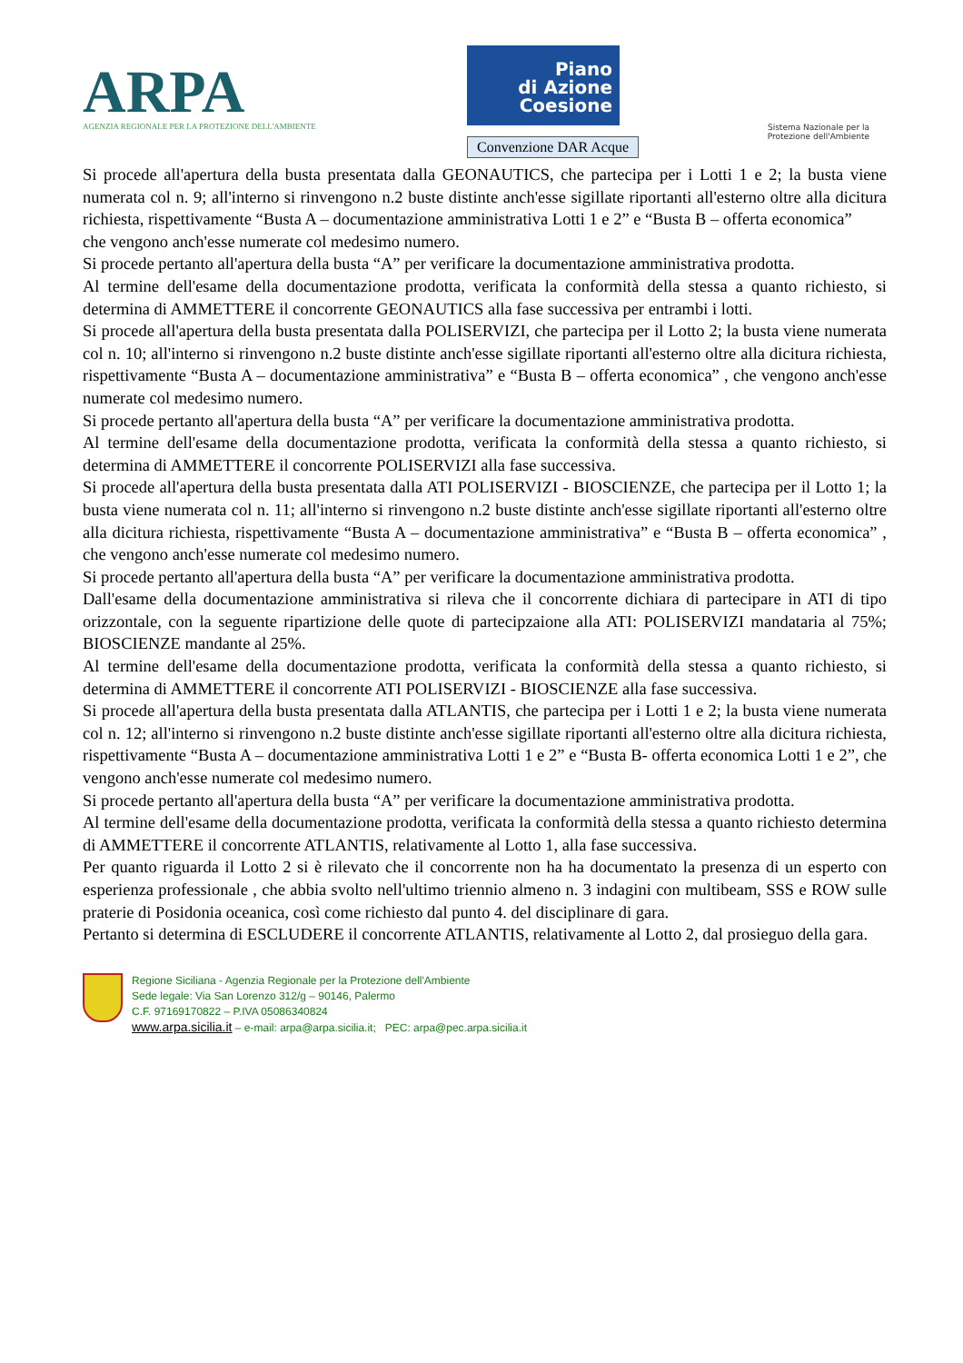ARPA
AGENZIA REGIONALE PER LA PROTEZIONE DELL'AMBIENTE
Piano
di Azione
Coesione
Convenzione DAR Acque
Sistema Nazionale per la Protezione dell'Ambiente
Si procede all'apertura della busta presentata dalla GEONAUTICS, che partecipa per i Lotti 1 e 2; la busta viene numerata col n. 9; all'interno si rinvengono n.2 buste distinte anch'esse sigillate riportanti all'esterno oltre alla dicitura richiesta, rispettivamente “Busta A – documentazione amministrativa Lotti 1 e 2” e “Busta B – offerta economica”
che vengono anch'esse numerate col medesimo numero.
Si procede pertanto all'apertura della busta “A” per verificare la documentazione amministrativa prodotta.
Al termine dell'esame della documentazione prodotta, verificata la conformità della stessa a quanto richiesto, si determina di AMMETTERE il concorrente GEONAUTICS alla fase successiva per entrambi i lotti.
Si procede all'apertura della busta presentata dalla POLISERVIZI, che partecipa per il Lotto 2; la busta viene numerata col n. 10; all'interno si rinvengono n.2 buste distinte anch'esse sigillate riportanti all'esterno oltre alla dicitura richiesta, rispettivamente “Busta A – documentazione amministrativa” e “Busta B – offerta economica” , che vengono anch'esse numerate col medesimo numero.
Si procede pertanto all'apertura della busta “A” per verificare la documentazione amministrativa prodotta.
Al termine dell'esame della documentazione prodotta, verificata la conformità della stessa a quanto richiesto, si determina di AMMETTERE il concorrente POLISERVIZI alla fase successiva.
Si procede all'apertura della busta presentata dalla ATI POLISERVIZI - BIOSCIENZE, che partecipa per il Lotto 1; la busta viene numerata col n. 11; all'interno si rinvengono n.2 buste distinte anch'esse sigillate riportanti all'esterno oltre alla dicitura richiesta, rispettivamente “Busta A – documentazione amministrativa” e “Busta B – offerta economica” , che vengono anch'esse numerate col medesimo numero.
Si procede pertanto all'apertura della busta “A” per verificare la documentazione amministrativa prodotta.
Dall'esame della documentazione amministrativa si rileva che il concorrente dichiara di partecipare in ATI di tipo orizzontale, con la seguente ripartizione delle quote di partecipzaione alla ATI: POLISERVIZI mandataria al 75%; BIOSCIENZE mandante al 25%.
Al termine dell'esame della documentazione prodotta, verificata la conformità della stessa a quanto richiesto, si determina di AMMETTERE il concorrente ATI POLISERVIZI - BIOSCIENZE alla fase successiva.
Si procede all'apertura della busta presentata dalla ATLANTIS, che partecipa per i Lotti 1 e 2; la busta viene numerata col n. 12; all'interno si rinvengono n.2 buste distinte anch'esse sigillate riportanti all'esterno oltre alla dicitura richiesta, rispettivamente “Busta A – documentazione amministrativa Lotti 1 e 2” e “Busta B- offerta economica Lotti 1 e 2”, che vengono anch'esse numerate col medesimo numero.
Si procede pertanto all'apertura della busta “A” per verificare la documentazione amministrativa prodotta.
Al termine dell'esame della documentazione prodotta, verificata la conformità della stessa a quanto richiesto determina di AMMETTERE il concorrente ATLANTIS, relativamente al Lotto 1, alla fase successiva.
Per quanto riguarda il Lotto 2 si è rilevato che il concorrente non ha ha documentato la presenza di un esperto con esperienza professionale , che abbia svolto nell'ultimo triennio almeno n. 3 indagini con multibeam, SSS e ROW sulle praterie di Posidonia oceanica, così come richiesto dal punto 4. del disciplinare di gara.
Pertanto si determina di ESCLUDERE il concorrente ATLANTIS, relativamente al Lotto 2, dal prosieguo della gara.
Regione Siciliana - Agenzia Regionale per la Protezione dell'Ambiente
Sede legale: Via San Lorenzo 312/g – 90146, Palermo
C.F. 97169170822 – P.IVA 05086340824
www.arpa.sicilia.it – e-mail: arpa@arpa.sicilia.it; PEC: arpa@pec.arpa.sicilia.it